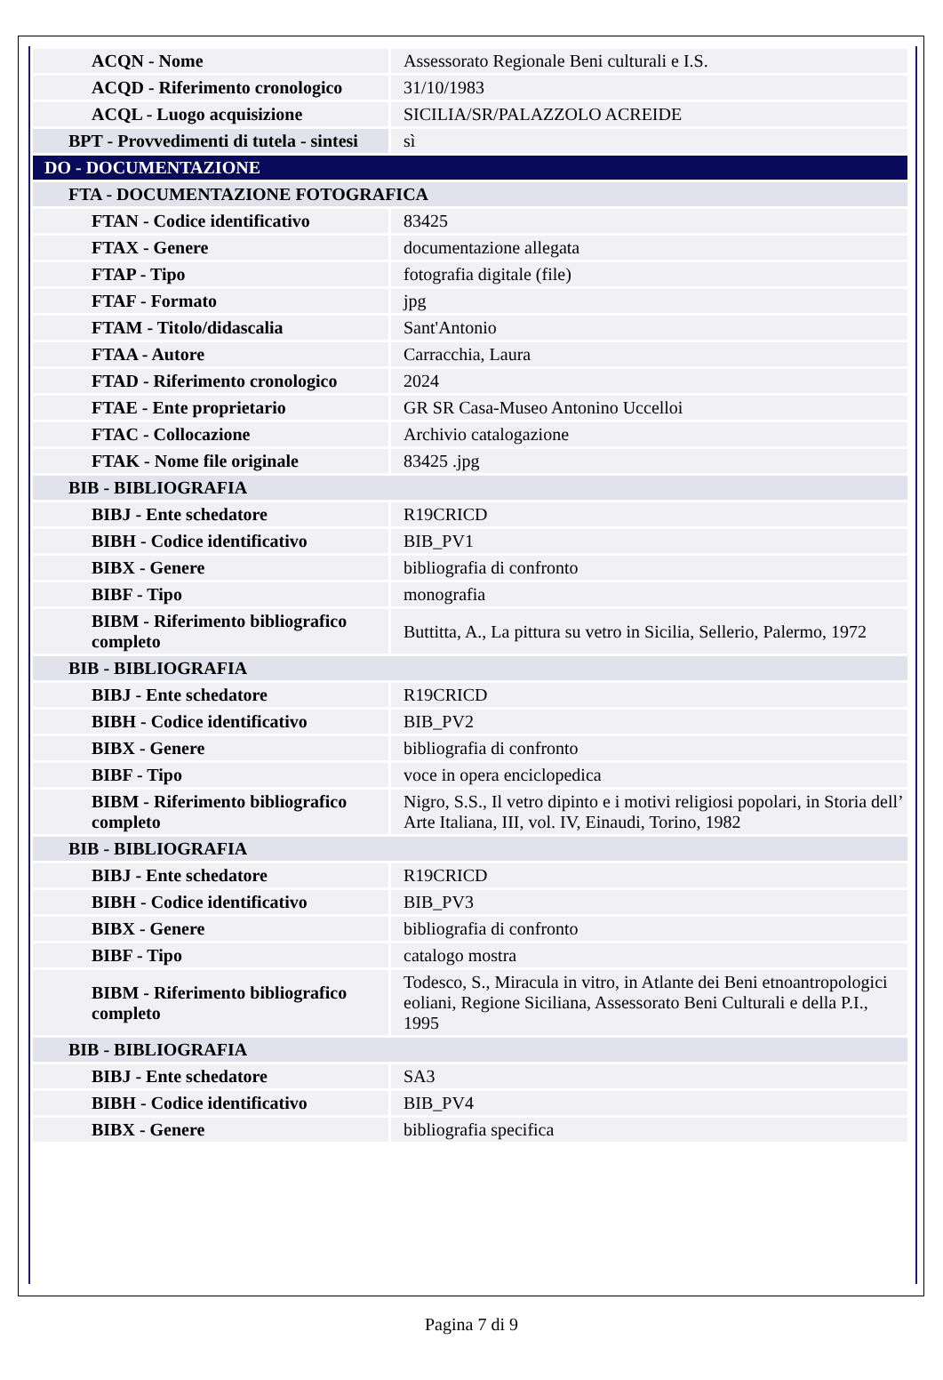| ACQN - Nome | Assessorato Regionale Beni culturali e I.S. |
| ACQD - Riferimento cronologico | 31/10/1983 |
| ACQL - Luogo acquisizione | SICILIA/SR/PALAZZOLO ACREIDE |
| BPT - Provvedimenti di tutela - sintesi | sì |
| DO - DOCUMENTAZIONE | |
| FTA - DOCUMENTAZIONE FOTOGRAFICA | |
| FTAN - Codice identificativo | 83425 |
| FTAX - Genere | documentazione allegata |
| FTAP - Tipo | fotografia digitale (file) |
| FTAF - Formato | jpg |
| FTAM - Titolo/didascalia | Sant'Antonio |
| FTAA - Autore | Carracchia, Laura |
| FTAD - Riferimento cronologico | 2024 |
| FTAE - Ente proprietario | GR SR Casa-Museo Antonino Uccelloi |
| FTAC - Collocazione | Archivio catalogazione |
| FTAK - Nome file originale | 83425 .jpg |
| BIB - BIBLIOGRAFIA | |
| BIBJ - Ente schedatore | R19CRICD |
| BIBH - Codice identificativo | BIB_PV1 |
| BIBX - Genere | bibliografia di confronto |
| BIBF - Tipo | monografia |
| BIBM - Riferimento bibliografico completo | Buttitta, A., La pittura su vetro in Sicilia, Sellerio, Palermo, 1972 |
| BIB - BIBLIOGRAFIA | |
| BIBJ - Ente schedatore | R19CRICD |
| BIBH - Codice identificativo | BIB_PV2 |
| BIBX - Genere | bibliografia di confronto |
| BIBF - Tipo | voce in opera enciclopedica |
| BIBM - Riferimento bibliografico completo | Nigro, S.S., Il vetro dipinto e i motivi religiosi popolari, in Storia dell’ Arte Italiana, III, vol. IV, Einaudi, Torino, 1982 |
| BIB - BIBLIOGRAFIA | |
| BIBJ - Ente schedatore | R19CRICD |
| BIBH - Codice identificativo | BIB_PV3 |
| BIBX - Genere | bibliografia di confronto |
| BIBF - Tipo | catalogo mostra |
| BIBM - Riferimento bibliografico completo | Todesco, S., Miracula in vitro, in Atlante dei Beni etnoantropologici eoliani, Regione Siciliana, Assessorato Beni Culturali e della P.I., 1995 |
| BIB - BIBLIOGRAFIA | |
| BIBJ - Ente schedatore | SA3 |
| BIBH - Codice identificativo | BIB_PV4 |
| BIBX - Genere | bibliografia specifica |
Pagina 7 di 9